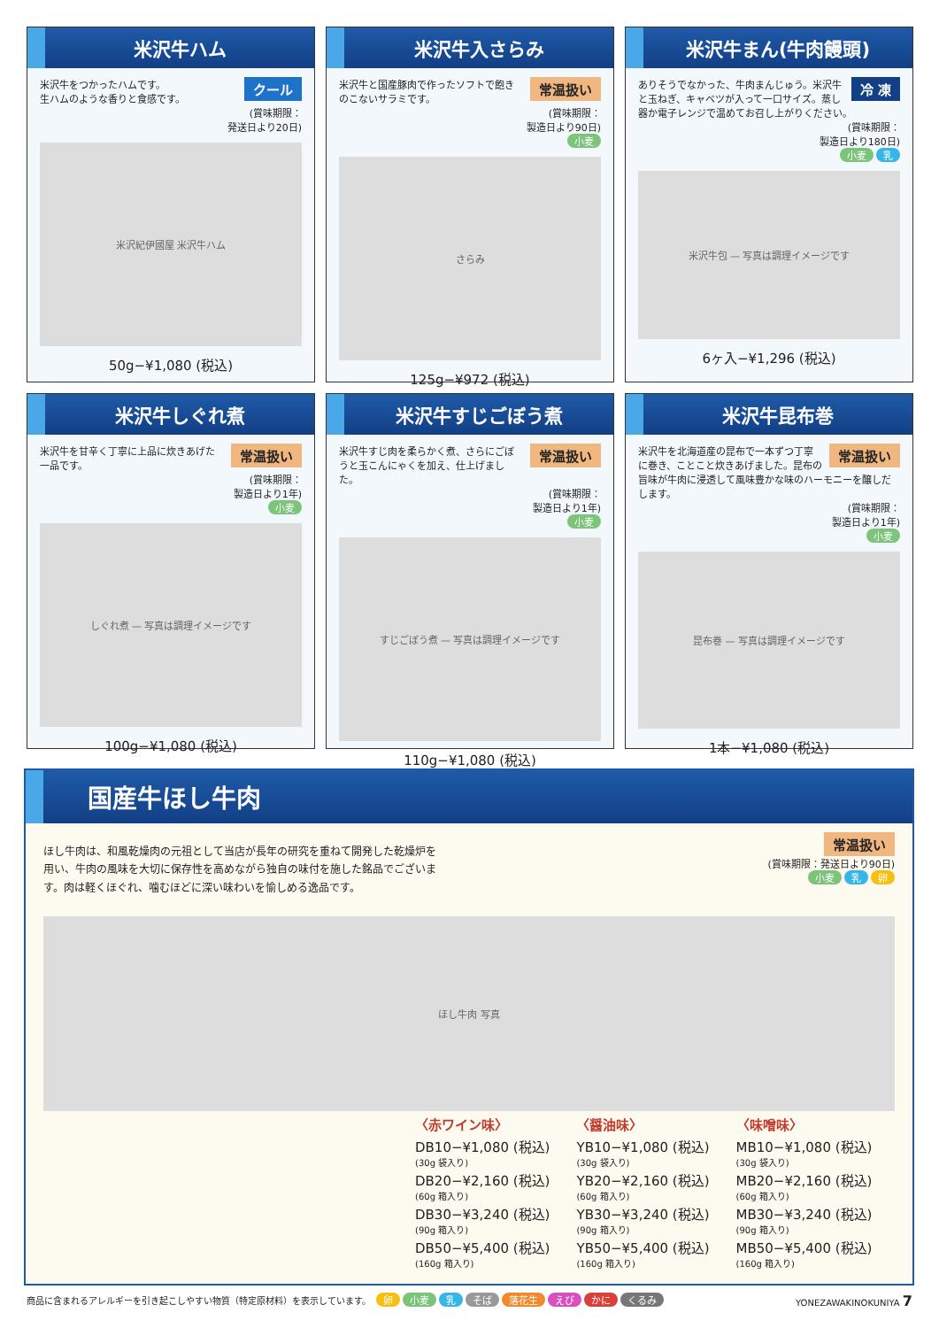米沢牛ハム
クール 米沢牛をつかったハムです。
生ハムのような香りと食感です。
(賞味期限：
発送日より20日)
米沢紀伊國屋 米沢牛ハム
50g−¥1,080 (税込)
米沢牛入さらみ
常温扱い 米沢牛と国産豚肉で作ったソフトで飽きのこないサラミです。
(賞味期限：
製造日より90日)
小麦
さらみ
125g−¥972 (税込)
米沢牛まん(牛肉饅頭)
冷 凍 ありそうでなかった、牛肉まんじゅう。米沢牛と玉ねぎ、キャベツが入って一口サイズ。蒸し器か電子レンジで温めてお召し上がりください。
(賞味期限：
製造日より180日)
小麦 乳
米沢牛包 — 写真は調理イメージです
6ヶ入−¥1,296 (税込)
米沢牛しぐれ煮
常温扱い 米沢牛を甘辛く丁寧に上品に炊きあげた一品です。
(賞味期限：
製造日より1年)
小麦
しぐれ煮 — 写真は調理イメージです
100g−¥1,080 (税込)
米沢牛すじごぼう煮
常温扱い 米沢牛すじ肉を柔らかく煮、さらにごぼうと玉こんにゃくを加え、仕上げました。
(賞味期限：
製造日より1年)
小麦
すじごぼう煮 — 写真は調理イメージです
110g−¥1,080 (税込)
米沢牛昆布巻
常温扱い 米沢牛を北海道産の昆布で一本ずつ丁寧に巻き、ことこと炊きあげました。昆布の旨味が牛肉に浸透して風味豊かな味のハーモニーを醸しだします。
(賞味期限：
製造日より1年)
小麦
昆布巻 — 写真は調理イメージです
1本−¥1,080 (税込)
国産牛ほし牛肉
ほし牛肉は、和風乾燥肉の元祖として当店が長年の研究を重ねて開発した乾燥炉を用い、牛肉の風味を大切に保存性を高めながら独自の味付を施した銘品でございます。肉は軽くほぐれ、噛むほどに深い味わいを愉しめる逸品です。
常温扱い
(賞味期限：発送日より90日)
小麦 乳 卵
ほし牛肉 写真
〈赤ワイン味〉
DB10−¥1,080 (税込)
(30g 袋入り)
DB20−¥2,160 (税込)
(60g 箱入り)
DB30−¥3,240 (税込)
(90g 箱入り)
DB50−¥5,400 (税込)
(160g 箱入り)
〈醤油味〉
YB10−¥1,080 (税込)
(30g 袋入り)
YB20−¥2,160 (税込)
(60g 箱入り)
YB30−¥3,240 (税込)
(90g 箱入り)
YB50−¥5,400 (税込)
(160g 箱入り)
〈味噌味〉
MB10−¥1,080 (税込)
(30g 袋入り)
MB20−¥2,160 (税込)
(60g 箱入り)
MB30−¥3,240 (税込)
(90g 箱入り)
MB50−¥5,400 (税込)
(160g 箱入り)
商品に含まれるアレルギーを引き起こしやすい物質（特定原材料）を表示しています。 卵 小麦 乳 そば 落花生 えび かに くるみ YONEZAWAKINOKUNIYA 7